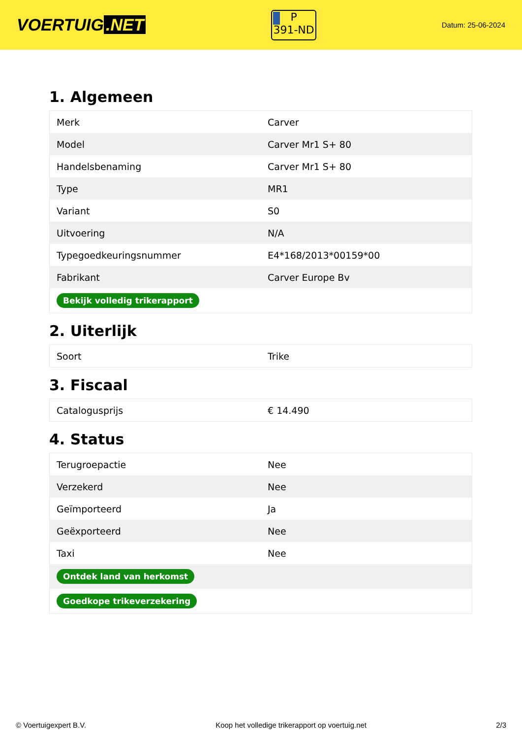VOERTUIG.NET
P
391-ND
Datum: 25-06-2024
1. Algemeen
| Merk | Carver |
| Model | Carver Mr1 S+ 80 |
| Handelsbenaming | Carver Mr1 S+ 80 |
| Type | MR1 |
| Variant | S0 |
| Uitvoering | N/A |
| Typegoedkeuringsnummer | E4*168/2013*00159*00 |
| Fabrikant | Carver Europe Bv |
| Bekijk volledig trikerapport | |
2. Uiterlijk
| Soort | Trike |
3. Fiscaal
| Catalogusprijs | € 14.490 |
4. Status
| Terugroepactie | Nee |
| Verzekerd | Nee |
| Geïmporteerd | Ja |
| Geëxporteerd | Nee |
| Taxi | Nee |
| Ontdek land van herkomst | |
| Goedkope trikeverzekering | |
© Voertuigexpert B.V. Koop het volledige trikerapport op voertuig.net 2/3